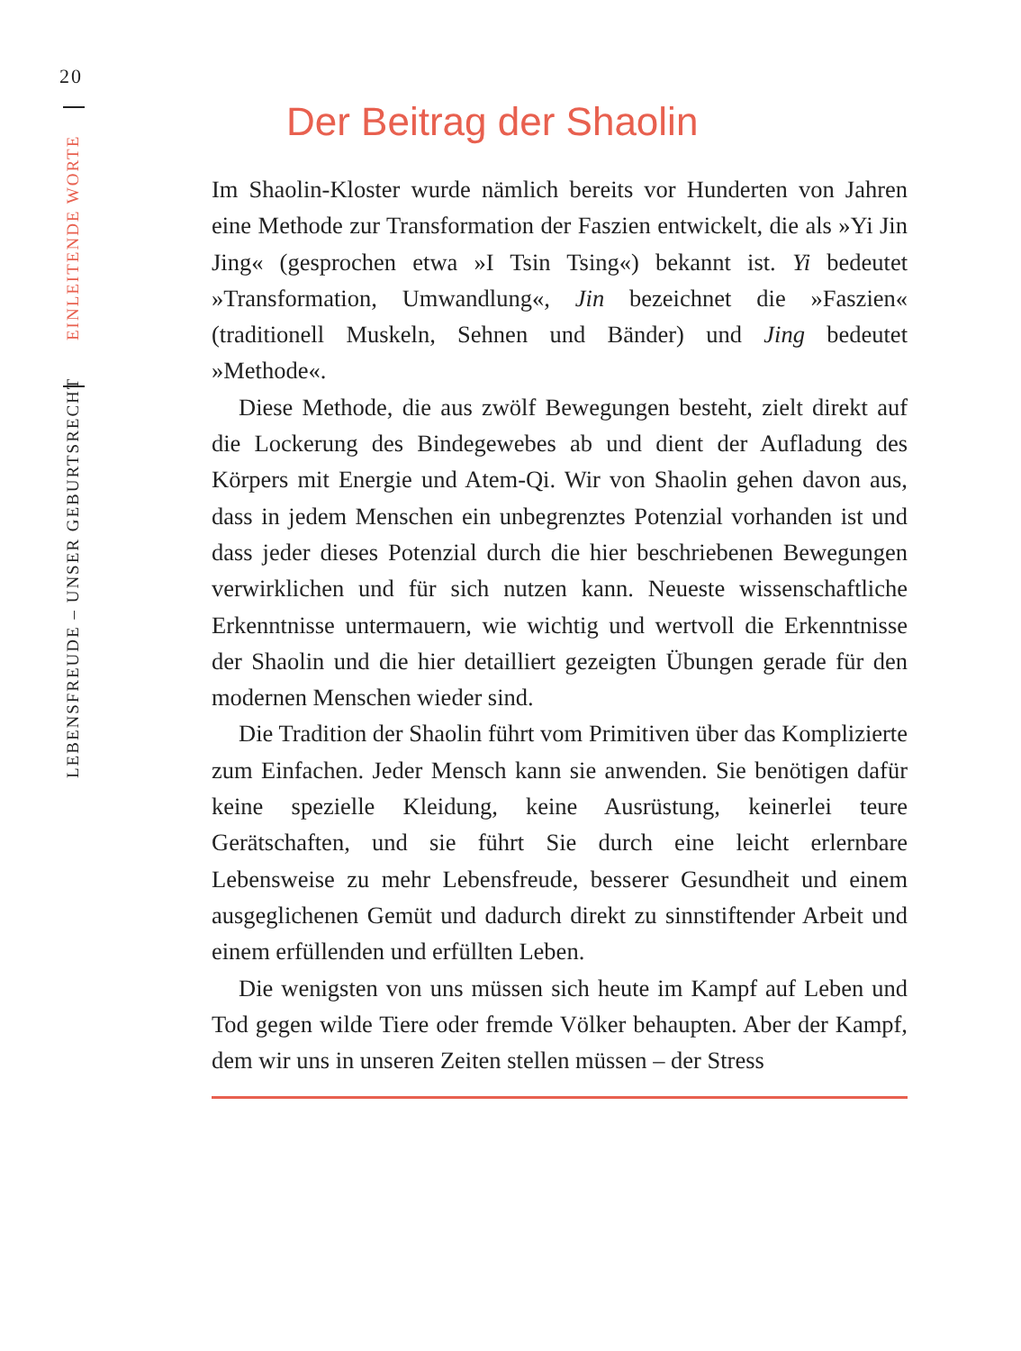20
LEBENSFREUDE – UNSER GEBURTSRECHT EINLEITENDE WORTE
Der Beitrag der Shaolin
Im Shaolin-Kloster wurde nämlich bereits vor Hunderten von Jahren eine Methode zur Transformation der Faszien entwickelt, die als »Yi Jin Jing« (gesprochen etwa »I Tsin Tsing«) bekannt ist. Yi bedeutet »Transformation, Umwandlung«, Jin bezeichnet die »Faszien« (traditionell Muskeln, Sehnen und Bänder) und Jing bedeutet »Methode«.
Diese Methode, die aus zwölf Bewegungen besteht, zielt direkt auf die Lockerung des Bindegewebes ab und dient der Aufladung des Körpers mit Energie und Atem-Qi. Wir von Shaolin gehen davon aus, dass in jedem Menschen ein unbegrenztes Potenzial vorhanden ist und dass jeder dieses Potenzial durch die hier beschriebenen Bewegungen verwirklichen und für sich nutzen kann. Neueste wissenschaftliche Erkenntnisse untermauern, wie wichtig und wertvoll die Erkenntnisse der Shaolin und die hier detailliert gezeigten Übungen gerade für den modernen Menschen wieder sind.
Die Tradition der Shaolin führt vom Primitiven über das Komplizierte zum Einfachen. Jeder Mensch kann sie anwenden. Sie benötigen dafür keine spezielle Kleidung, keine Ausrüstung, keinerlei teure Gerätschaften, und sie führt Sie durch eine leicht erlernbare Lebensweise zu mehr Lebensfreude, besserer Gesundheit und einem ausgeglichenen Gemüt und dadurch direkt zu sinnstiftender Arbeit und einem erfüllenden und erfüllten Leben.
Die wenigsten von uns müssen sich heute im Kampf auf Leben und Tod gegen wilde Tiere oder fremde Völker behaupten. Aber der Kampf, dem wir uns in unseren Zeiten stellen müssen – der Stress